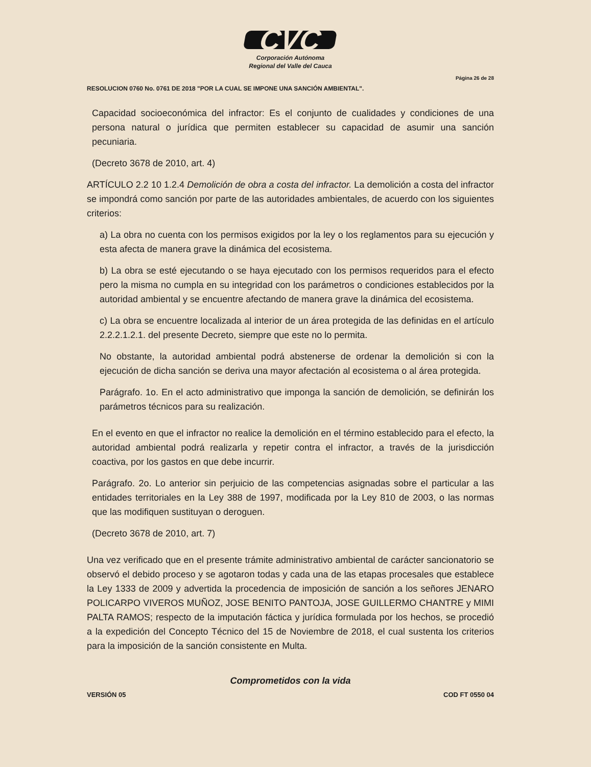CVC
Corporación Autónoma
Regional del Valle del Cauca
Página 26 de 28
RESOLUCION 0760 No. 0761 DE 2018 "POR LA CUAL SE IMPONE UNA SANCIÓN AMBIENTAL".
Capacidad socioeconómica del infractor: Es el conjunto de cualidades y condiciones de una persona natural o jurídica que permiten establecer su capacidad de asumir una sanción pecuniaria.
(Decreto 3678 de 2010, art. 4)
ARTÍCULO 2.2 10 1.2.4 Demolición de obra a costa del infractor. La demolición a costa del infractor se impondrá como sanción por parte de las autoridades ambientales, de acuerdo con los siguientes criterios:
a) La obra no cuenta con los permisos exigidos por la ley o los reglamentos para su ejecución y esta afecta de manera grave la dinámica del ecosistema.
b) La obra se esté ejecutando o se haya ejecutado con los permisos requeridos para el efecto pero la misma no cumpla en su integridad con los parámetros o condiciones establecidos por la autoridad ambiental y se encuentre afectando de manera grave la dinámica del ecosistema.
c) La obra se encuentre localizada al interior de un área protegida de las definidas en el artículo 2.2.2.1.2.1. del presente Decreto, siempre que este no lo permita.
No obstante, la autoridad ambiental podrá abstenerse de ordenar la demolición si con la ejecución de dicha sanción se deriva una mayor afectación al ecosistema o al área protegida.
Parágrafo. 1o. En el acto administrativo que imponga la sanción de demolición, se definirán los parámetros técnicos para su realización.
En el evento en que el infractor no realice la demolición en el término establecido para el efecto, la autoridad ambiental podrá realizarla y repetir contra el infractor, a través de la jurisdicción coactiva, por los gastos en que debe incurrir.
Parágrafo. 2o. Lo anterior sin perjuicio de las competencias asignadas sobre el particular a las entidades territoriales en la Ley 388 de 1997, modificada por la Ley 810 de 2003, o las normas que las modifiquen sustituyan o deroguen.
(Decreto 3678 de 2010, art. 7)
Una vez verificado que en el presente trámite administrativo ambiental de carácter sancionatorio se observó el debido proceso y se agotaron todas y cada una de las etapas procesales que establece la Ley 1333 de 2009 y advertida la procedencia de imposición de sanción a los señores JENARO POLICARPO VIVEROS MUÑOZ, JOSE BENITO PANTOJA, JOSE GUILLERMO CHANTRE y MIMI PALTA RAMOS; respecto de la imputación fáctica y jurídica formulada por los hechos, se procedió a la expedición del Concepto Técnico del 15 de Noviembre de 2018, el cual sustenta los criterios para la imposición de la sanción consistente en Multa.
Comprometidos con la vida
VERSIÓN 05 COD FT 0550 04